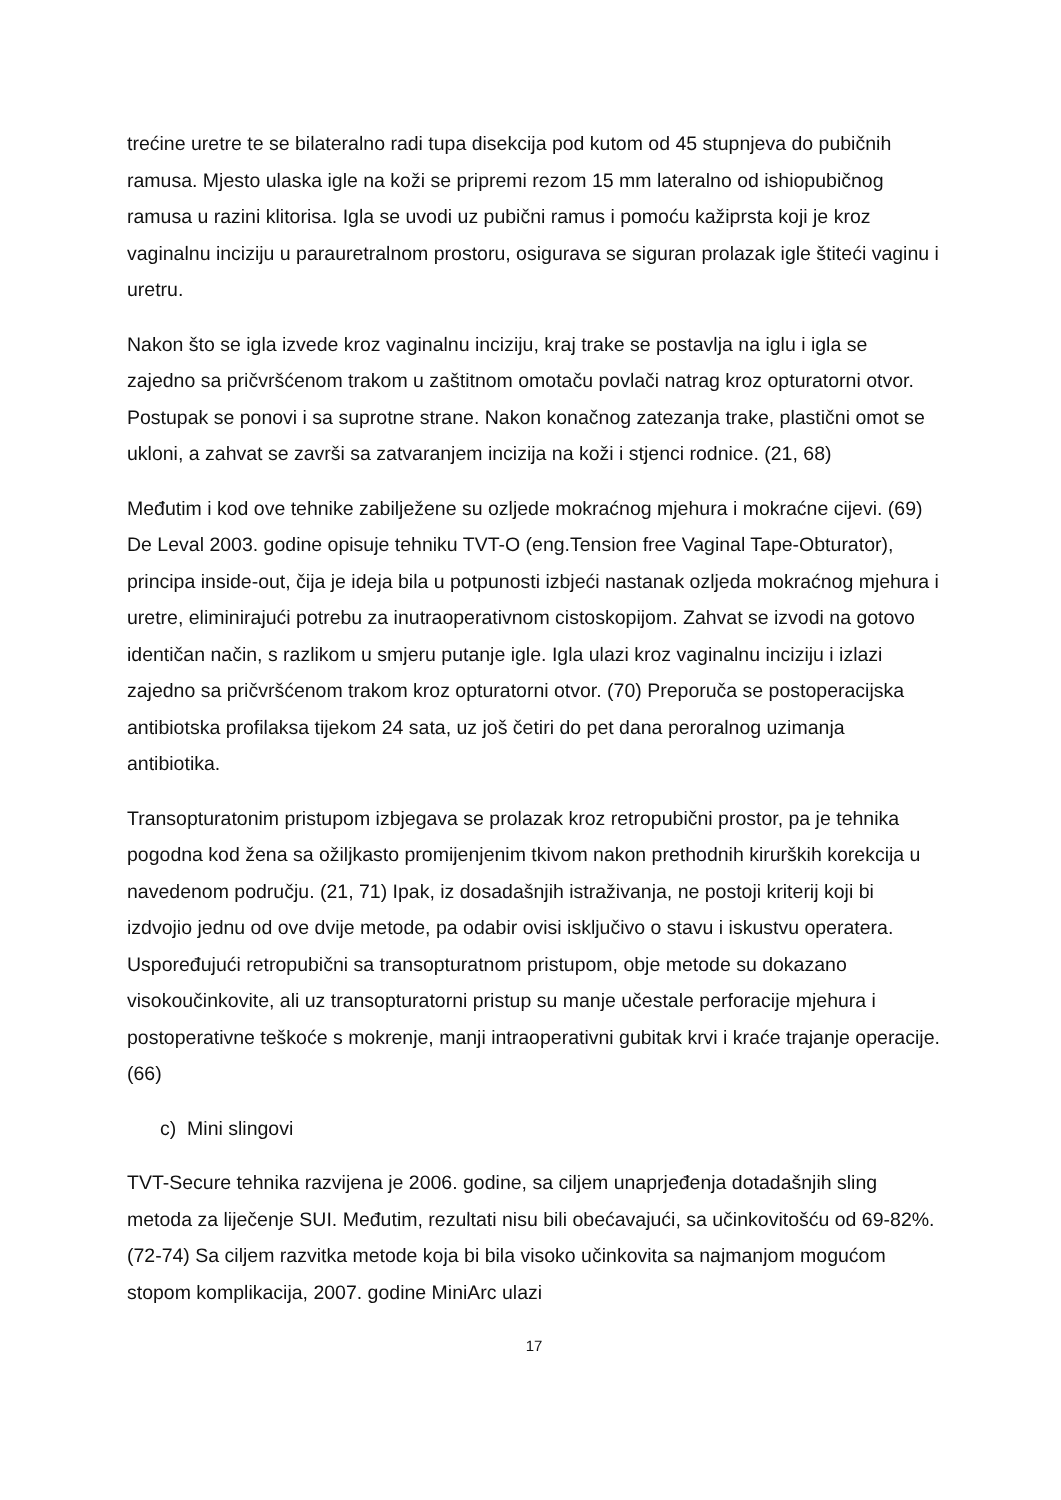trećine uretre te se bilateralno radi tupa disekcija pod kutom od 45 stupnjeva do pubičnih ramusa. Mjesto ulaska igle na koži se pripremi rezom 15 mm lateralno od ishiopubičnog ramusa u razini klitorisa. Igla se uvodi uz pubični ramus i pomoću kažiprsta koji je kroz vaginalnu inciziju u parauretralnom prostoru, osigurava se siguran prolazak igle štiteći vaginu i uretru.
Nakon što se igla izvede kroz vaginalnu inciziju, kraj trake se postavlja na iglu i igla se zajedno sa pričvršćenom trakom u zaštitnom omotaču povlači natrag kroz opturatorni otvor. Postupak se ponovi i sa suprotne strane. Nakon konačnog zatezanja trake, plastični omot se ukloni, a zahvat se završi sa zatvaranjem incizija na koži i stjenci rodnice. (21, 68)
Međutim i kod ove tehnike zabilježene su ozljede mokraćnog mjehura i mokraćne cijevi. (69) De Leval 2003. godine opisuje tehniku TVT-O (eng.Tension free Vaginal Tape-Obturator), principa inside-out, čija je ideja bila u potpunosti izbjeći nastanak ozljeda mokraćnog mjehura i uretre, eliminirajući potrebu za inutraoperativnom cistoskopijom. Zahvat se izvodi na gotovo identičan način, s razlikom u smjeru putanje igle. Igla ulazi kroz vaginalnu inciziju i izlazi zajedno sa pričvršćenom trakom kroz opturatorni otvor. (70) Preporuča se postoperacijska antibiotska profilaksa tijekom 24 sata, uz još četiri do pet dana peroralnog uzimanja antibiotika.
Transopturatonim pristupom izbjegava se prolazak kroz retropubični prostor, pa je tehnika pogodna kod žena sa ožiljkasto promijenjenim tkivom nakon prethodnih kirurških korekcija u navedenom području. (21, 71) Ipak, iz dosadašnjih istraživanja, ne postoji kriterij koji bi izdvojio jednu od ove dvije metode, pa odabir ovisi isključivo o stavu i iskustvu operatera. Uspoređujući retropubični sa transopturatnom pristupom, obje metode su dokazano visokoučinkovite, ali uz transopturatorni pristup su manje učestale perforacije mjehura i postoperativne teškoće s mokrenje, manji intraoperativni gubitak krvi i kraće trajanje operacije. (66)
c) Mini slingovi
TVT-Secure tehnika razvijena je 2006. godine, sa ciljem unaprjeđenja dotadašnjih sling metoda za liječenje SUI. Međutim, rezultati nisu bili obećavajući, sa učinkovitošću od 69-82%. (72-74) Sa ciljem razvitka metode koja bi bila visoko učinkovita sa najmanjom mogućom stopom komplikacija, 2007. godine MiniArc ulazi
17